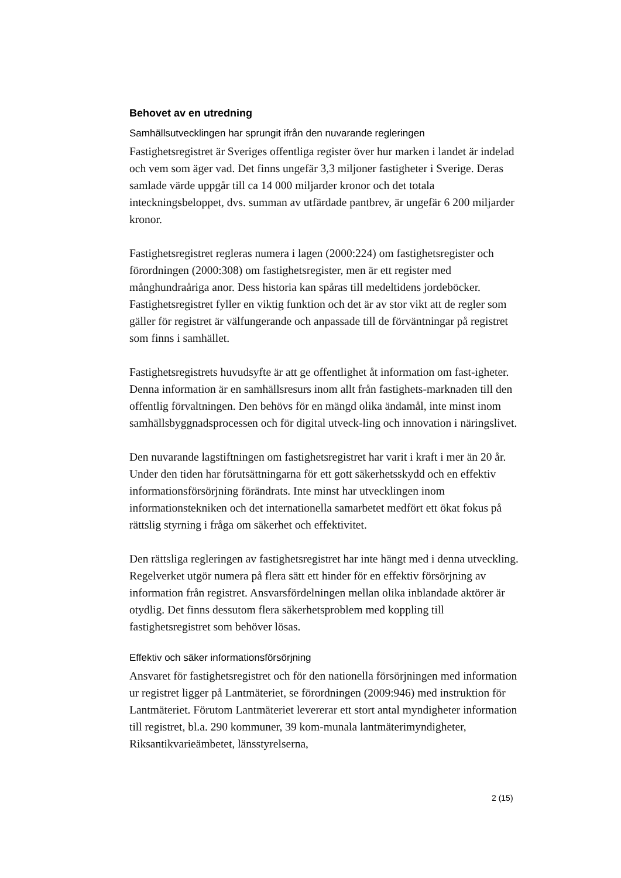Behovet av en utredning
Samhällsutvecklingen har sprungit ifrån den nuvarande regleringen
Fastighetsregistret är Sveriges offentliga register över hur marken i landet är indelad och vem som äger vad. Det finns ungefär 3,3 miljoner fastigheter i Sverige. Deras samlade värde uppgår till ca 14 000 miljarder kronor och det totala inteckningsbeloppet, dvs. summan av utfärdade pantbrev, är ungefär 6 200 miljarder kronor.
Fastighetsregistret regleras numera i lagen (2000:224) om fastighetsregister och förordningen (2000:308) om fastighetsregister, men är ett register med månghundraåriga anor. Dess historia kan spåras till medeltidens jordeböcker. Fastighetsregistret fyller en viktig funktion och det är av stor vikt att de regler som gäller för registret är välfungerande och anpassade till de förväntningar på registret som finns i samhället.
Fastighetsregistrets huvudsyfte är att ge offentlighet åt information om fast-igheter. Denna information är en samhällsresurs inom allt från fastighets-marknaden till den offentlig förvaltningen. Den behövs för en mängd olika ändamål, inte minst inom samhällsbyggnadsprocessen och för digital utveck-ling och innovation i näringslivet.
Den nuvarande lagstiftningen om fastighetsregistret har varit i kraft i mer än 20 år. Under den tiden har förutsättningarna för ett gott säkerhetsskydd och en effektiv informationsförsörjning förändrats. Inte minst har utvecklingen inom informationstekniken och det internationella samarbetet medfört ett ökat fokus på rättslig styrning i fråga om säkerhet och effektivitet.
Den rättsliga regleringen av fastighetsregistret har inte hängt med i denna utveckling. Regelverket utgör numera på flera sätt ett hinder för en effektiv försörjning av information från registret. Ansvarsfördelningen mellan olika inblandade aktörer är otydlig. Det finns dessutom flera säkerhetsproblem med koppling till fastighetsregistret som behöver lösas.
Effektiv och säker informationsförsörjning
Ansvaret för fastighetsregistret och för den nationella försörjningen med information ur registret ligger på Lantmäteriet, se förordningen (2009:946) med instruktion för Lantmäteriet. Förutom Lantmäteriet levererar ett stort antal myndigheter information till registret, bl.a. 290 kommuner, 39 kom-munala lantmäterimyndigheter, Riksantikvarieämbetet, länsstyrelserna,
2 (15)